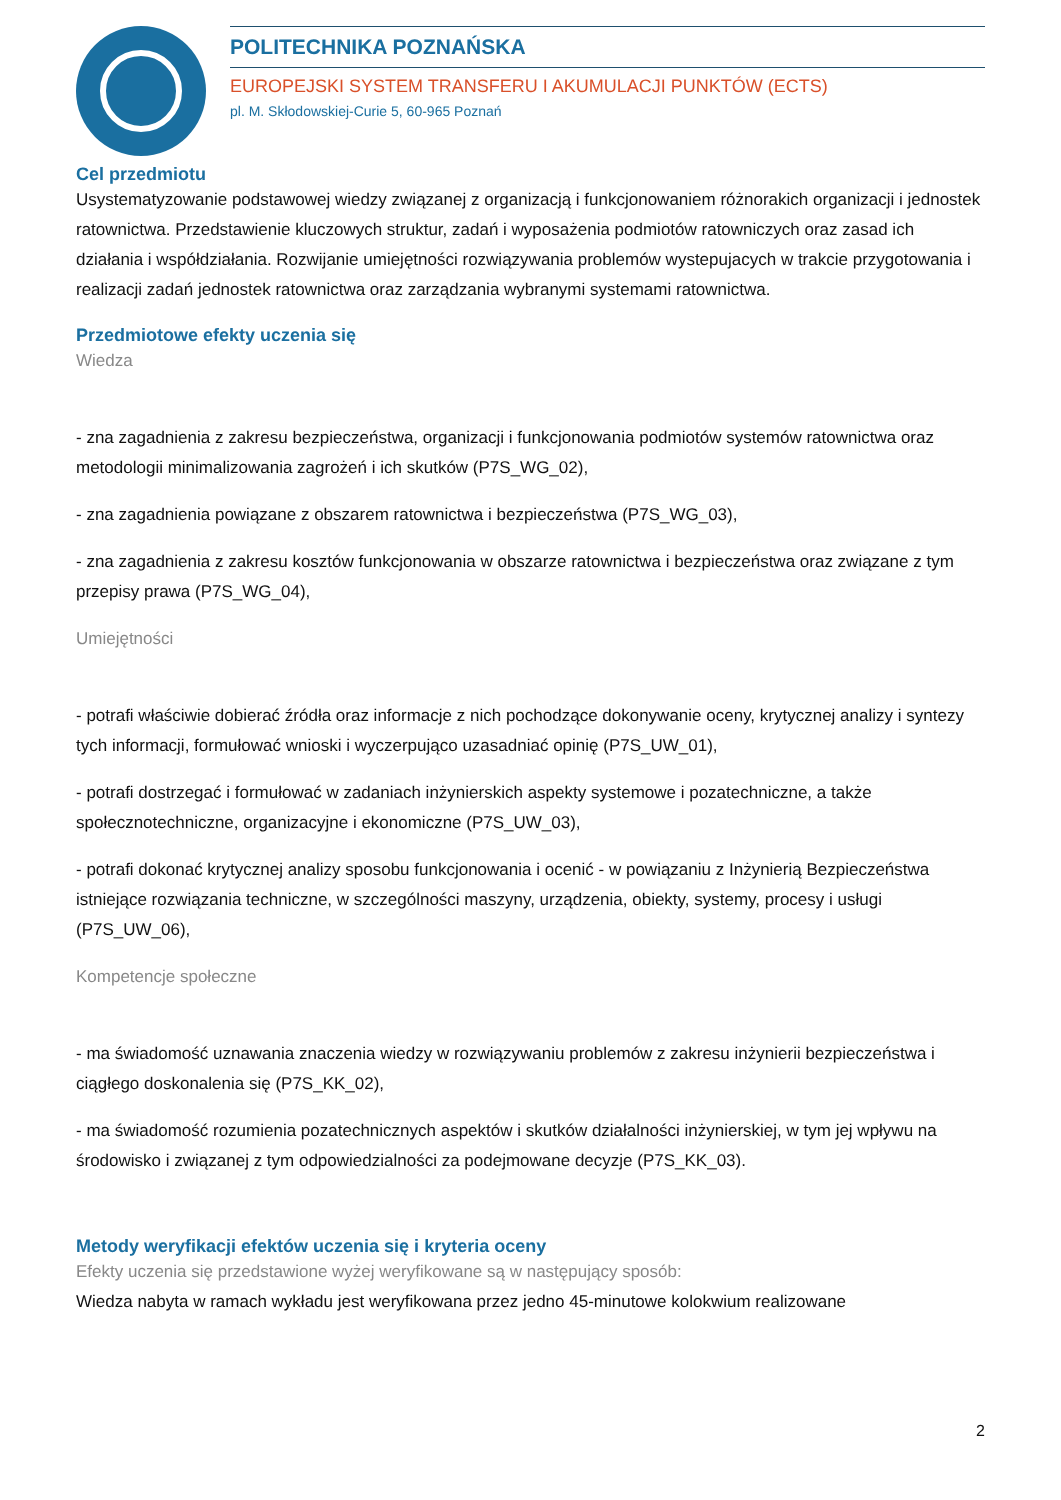POLITECHNIKA POZNAŃSKA
EUROPEJSKI SYSTEM TRANSFERU I AKUMULACJI PUNKTÓW (ECTS)
pl. M. Skłodowskiej-Curie 5, 60-965 Poznań
Cel przedmiotu
Usystematyzowanie podstawowej wiedzy związanej z organizacją i funkcjonowaniem różnorakich organizacji i jednostek ratownictwa. Przedstawienie kluczowych struktur, zadań i wyposażenia podmiotów ratowniczych oraz zasad ich działania i współdziałania. Rozwijanie umiejętności rozwiązywania problemów wystepujacych w trakcie przygotowania i realizacji zadań jednostek ratownictwa oraz zarządzania wybranymi systemami ratownictwa.
Przedmiotowe efekty uczenia się
Wiedza
- zna zagadnienia z zakresu bezpieczeństwa, organizacji i funkcjonowania podmiotów systemów ratownictwa oraz metodologii minimalizowania zagrożeń i ich skutków (P7S_WG_02),
- zna zagadnienia powiązane z obszarem ratownictwa i bezpieczeństwa (P7S_WG_03),
- zna zagadnienia z zakresu kosztów funkcjonowania w obszarze ratownictwa i bezpieczeństwa oraz związane z tym przepisy prawa (P7S_WG_04),
Umiejętności
- potrafi właściwie dobierać źródła oraz informacje z nich pochodzące dokonywanie oceny, krytycznej analizy i syntezy tych informacji, formułować wnioski i wyczerpująco uzasadniać opinię (P7S_UW_01),
- potrafi dostrzegać i formułować w zadaniach inżynierskich aspekty systemowe i pozatechniczne, a także społecznotechniczne, organizacyjne i ekonomiczne (P7S_UW_03),
- potrafi dokonać krytycznej analizy sposobu funkcjonowania i ocenić - w powiązaniu z Inżynierią Bezpieczeństwa istniejące rozwiązania techniczne, w szczególności maszyny, urządzenia, obiekty, systemy, procesy i usługi (P7S_UW_06),
Kompetencje społeczne
- ma świadomość uznawania znaczenia wiedzy w rozwiązywaniu problemów z zakresu inżynierii bezpieczeństwa i ciągłego doskonalenia się (P7S_KK_02),
- ma świadomość rozumienia pozatechnicznych aspektów i skutków działalności inżynierskiej, w tym jej wpływu na środowisko i związanej z tym odpowiedzialności za podejmowane decyzje (P7S_KK_03).
Metody weryfikacji efektów uczenia się i kryteria oceny
Efekty uczenia się przedstawione wyżej weryfikowane są w następujący sposób:
Wiedza nabyta w ramach wykładu jest weryfikowana przez jedno 45-minutowe kolokwium realizowane
2